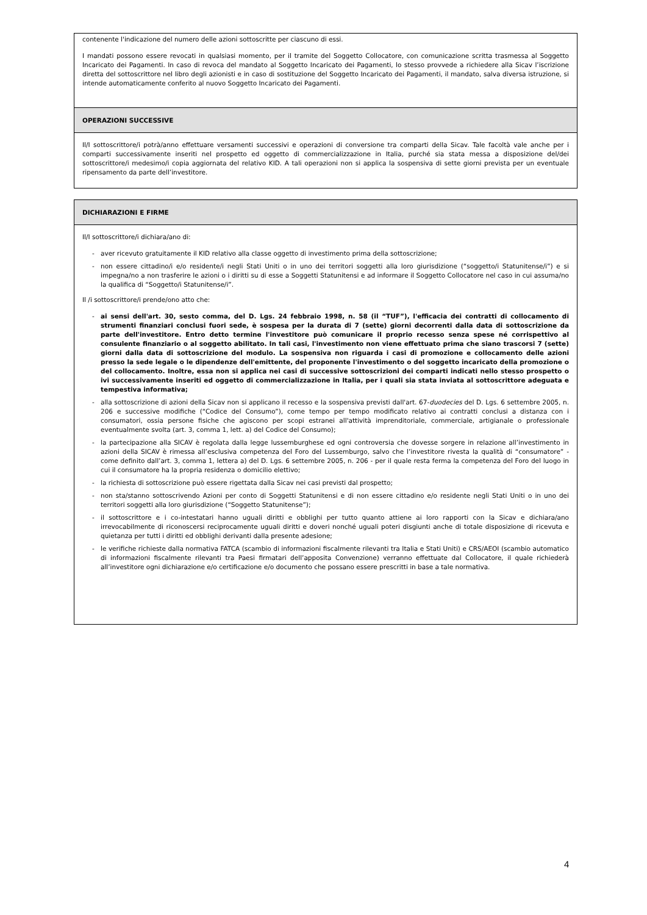contenente l'indicazione del numero delle azioni sottoscritte per ciascuno di essi.
I mandati possono essere revocati in qualsiasi momento, per il tramite del Soggetto Collocatore, con comunicazione scritta trasmessa al Soggetto Incaricato dei Pagamenti. In caso di revoca del mandato al Soggetto Incaricato dei Pagamenti, lo stesso provvede a richiedere alla Sicav l’iscrizione diretta del sottoscrittore nel libro degli azionisti e in caso di sostituzione del Soggetto Incaricato dei Pagamenti, il mandato, salva diversa istruzione, si intende automaticamente conferito al nuovo Soggetto Incaricato dei Pagamenti.
OPERAZIONI SUCCESSIVE
Il/I sottoscrittore/i potrà/anno effettuare versamenti successivi e operazioni di conversione tra comparti della Sicav. Tale facoltà vale anche per i comparti successivamente inseriti nel prospetto ed oggetto di commercializzazione in Italia, purché sia stata messa a disposizione del/dei sottoscrittore/i medesimo/i copia aggiornata del relativo KID. A tali operazioni non si applica la sospensiva di sette giorni prevista per un eventuale ripensamento da parte dell’investitore.
DICHIARAZIONI E FIRME
Il/I sottoscrittore/i dichiara/ano di:
- aver ricevuto gratuitamente il KID relativo alla classe oggetto di investimento prima della sottoscrizione;
- non essere cittadino/i e/o residente/i negli Stati Uniti o in uno dei territori soggetti alla loro giurisdizione (“soggetto/i Statunitense/i”) e si impegna/no a non trasferire le azioni o i diritti su di esse a Soggetti Statunitensi e ad informare il Soggetto Collocatore nel caso in cui assuma/no la qualifica di “Soggetto/i Statunitense/i”.
Il /i sottoscrittore/i prende/ono atto che:
- ai sensi dell'art. 30, sesto comma, del D. Lgs. 24 febbraio 1998, n. 58 (il “TUF”), l'efficacia dei contratti di collocamento di strumenti finanziari conclusi fuori sede, è sospesa per la durata di 7 (sette) giorni decorrenti dalla data di sottoscrizione da parte dell'investitore. Entro detto termine l'investitore può comunicare il proprio recesso senza spese né corrispettivo al consulente finanziario o al soggetto abilitato. In tali casi, l'investimento non viene effettuato prima che siano trascorsi 7 (sette) giorni dalla data di sottoscrizione del modulo. La sospensiva non riguarda i casi di promozione e collocamento delle azioni presso la sede legale o le dipendenze dell'emittente, del proponente l'investimento o del soggetto incaricato della promozione o del collocamento. Inoltre, essa non si applica nei casi di successive sottoscrizioni dei comparti indicati nello stesso prospetto o ivi successivamente inseriti ed oggetto di commercializzazione in Italia, per i quali sia stata inviata al sottoscrittore adeguata e tempestiva informativa;
- alla sottoscrizione di azioni della Sicav non si applicano il recesso e la sospensiva previsti dall'art. 67-duodecies del D. Lgs. 6 settembre 2005, n. 206 e successive modifiche (“Codice del Consumo”), come tempo per tempo modificato relativo ai contratti conclusi a distanza con i consumatori, ossia persone fisiche che agiscono per scopi estranei all'attività imprenditoriale, commerciale, artigianale o professionale eventualmente svolta (art. 3, comma 1, lett. a) del Codice del Consumo);
- la partecipazione alla SICAV è regolata dalla legge lussemburghese ed ogni controversia che dovesse sorgere in relazione all’investimento in azioni della SICAV è rimessa all’esclusiva competenza del Foro del Lussemburgo, salvo che l’investitore rivesta la qualità di “consumatore” - come definito dall’art. 3, comma 1, lettera a) del D. Lgs. 6 settembre 2005, n. 206 - per il quale resta ferma la competenza del Foro del luogo in cui il consumatore ha la propria residenza o domicilio elettivo;
- la richiesta di sottoscrizione può essere rigettata dalla Sicav nei casi previsti dal prospetto;
- non sta/stanno sottoscrivendo Azioni per conto di Soggetti Statunitensi e di non essere cittadino e/o residente negli Stati Uniti o in uno dei territori soggetti alla loro giurisdizione (“Soggetto Statunitense”);
- il sottoscrittore e i co-intestatari hanno uguali diritti e obblighi per tutto quanto attiene ai loro rapporti con la Sicav e dichiara/ano irrevocabilmente di riconoscersi reciprocamente uguali diritti e doveri nonché uguali poteri disgiunti anche di totale disposizione di ricevuta e quietanza per tutti i diritti ed obblighi derivanti dalla presente adesione;
- le verifiche richieste dalla normativa FATCA (scambio di informazioni fiscalmente rilevanti tra Italia e Stati Uniti) e CRS/AEOI (scambio automatico di informazioni fiscalmente rilevanti tra Paesi firmatari dell’apposita Convenzione) verranno effettuate dal Collocatore, il quale richiederà all’investitore ogni dichiarazione e/o certificazione e/o documento che possano essere prescritti in base a tale normativa.
4